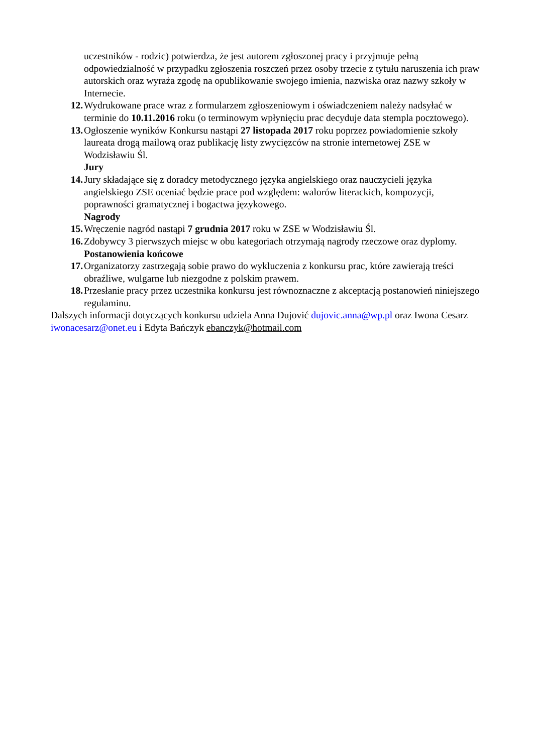uczestników - rodzic) potwierdza, że jest autorem zgłoszonej pracy i przyjmuje pełną odpowiedzialność w przypadku zgłoszenia roszczeń przez osoby trzecie z tytułu naruszenia ich praw autorskich oraz wyraża zgodę na opublikowanie swojego imienia, nazwiska oraz nazwy szkoły w Internecie.
12. Wydrukowane prace wraz z formularzem zgłoszeniowym i oświadczeniem należy nadsyłać w terminie do 10.11.2016 roku (o terminowym wpłynięciu prac decyduje data stempla pocztowego).
13. Ogłoszenie wyników Konkursu nastąpi 27 listopada 2017 roku poprzez powiadomienie szkoły laureata drogą mailową oraz publikację listy zwycięzców na stronie internetowej ZSE w Wodzisławiu Śl.
Jury
14. Jury składające się z doradcy metodycznego języka angielskiego oraz nauczycieli języka angielskiego ZSE oceniać będzie prace pod względem: walorów literackich, kompozycji, poprawności gramatycznej i bogactwa językowego.
Nagrody
15. Wręczenie nagród nastąpi 7 grudnia 2017 roku w ZSE w Wodzisławiu Śl.
16. Zdobywcy 3 pierwszych miejsc w obu kategoriach otrzymają nagrody rzeczowe oraz dyplomy.
Postanowienia końcowe
17. Organizatorzy zastrzegają sobie prawo do wykluczenia z konkursu prac, które zawierają treści obraźliwe, wulgarne lub niezgodne z polskim prawem.
18. Przesłanie pracy przez uczestnika konkursu jest równoznaczne z akceptacją postanowień niniejszego regulaminu.
Dalszych informacji dotyczących konkursu udziela Anna Dujović dujovic.anna@wp.pl oraz Iwona Cesarz iwonacesarz@onet.eu i Edyta Bańczyk ebanczyk@hotmail.com